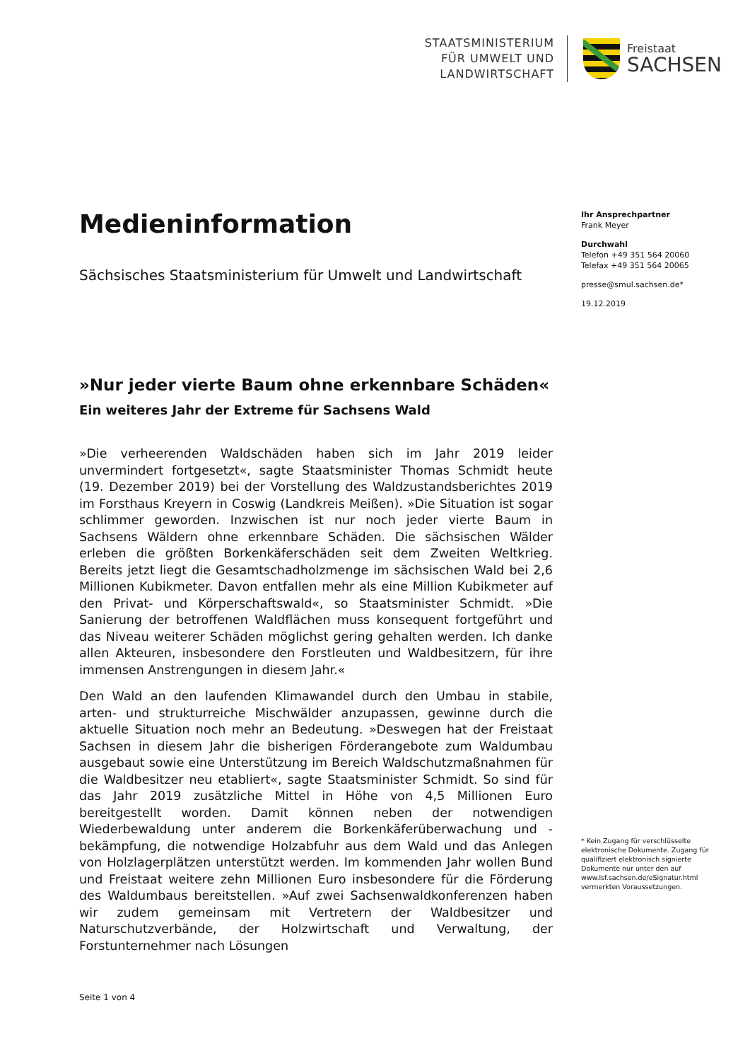STAATSMINISTERIUM
FÜR UMWELT UND
LANDWIRTSCHAFT
Freistaat
SACHSEN
Medieninformation
Sächsisches Staatsministerium für Umwelt und Landwirtschaft
»Nur jeder vierte Baum ohne erkennbare Schäden«
Ein weiteres Jahr der Extreme für Sachsens Wald
»Die verheerenden Waldschäden haben sich im Jahr 2019 leider unvermindert fortgesetzt«, sagte Staatsminister Thomas Schmidt heute (19. Dezember 2019) bei der Vorstellung des Waldzustandsberichtes 2019 im Forsthaus Kreyern in Coswig (Landkreis Meißen). »Die Situation ist sogar schlimmer geworden. Inzwischen ist nur noch jeder vierte Baum in Sachsens Wäldern ohne erkennbare Schäden. Die sächsischen Wälder erleben die größten Borkenkäferschäden seit dem Zweiten Weltkrieg. Bereits jetzt liegt die Gesamtschadholzmenge im sächsischen Wald bei 2,6 Millionen Kubikmeter. Davon entfallen mehr als eine Million Kubikmeter auf den Privat- und Körperschaftswald«, so Staatsminister Schmidt. »Die Sanierung der betroffenen Waldflächen muss konsequent fortgeführt und das Niveau weiterer Schäden möglichst gering gehalten werden. Ich danke allen Akteuren, insbesondere den Forstleuten und Waldbesitzern, für ihre immensen Anstrengungen in diesem Jahr.«
Den Wald an den laufenden Klimawandel durch den Umbau in stabile, arten- und strukturreiche Mischwälder anzupassen, gewinne durch die aktuelle Situation noch mehr an Bedeutung. »Deswegen hat der Freistaat Sachsen in diesem Jahr die bisherigen Förderangebote zum Waldumbau ausgebaut sowie eine Unterstützung im Bereich Waldschutzmaßnahmen für die Waldbesitzer neu etabliert«, sagte Staatsminister Schmidt. So sind für das Jahr 2019 zusätzliche Mittel in Höhe von 4,5 Millionen Euro bereitgestellt worden. Damit können neben der notwendigen Wiederbewaldung unter anderem die Borkenkäferüberwachung und -bekämpfung, die notwendige Holzabfuhr aus dem Wald und das Anlegen von Holzlagerplätzen unterstützt werden. Im kommenden Jahr wollen Bund und Freistaat weitere zehn Millionen Euro insbesondere für die Förderung des Waldumbaus bereitstellen. »Auf zwei Sachsenwaldkonferenzen haben wir zudem gemeinsam mit Vertretern der Waldbesitzer und Naturschutzverbände, der Holzwirtschaft und Verwaltung, der Forstunternehmer nach Lösungen
Ihr Ansprechpartner
Frank Meyer
Durchwahl
Telefon +49 351 564 20060
Telefax +49 351 564 20065
presse@smul.sachsen.de*
19.12.2019
* Kein Zugang für verschlüsselte elektronische Dokumente. Zugang für qualifiziert elektronisch signierte Dokumente nur unter den auf www.lsf.sachsen.de/eSignatur.html vermerkten Voraussetzungen.
Seite 1 von 4